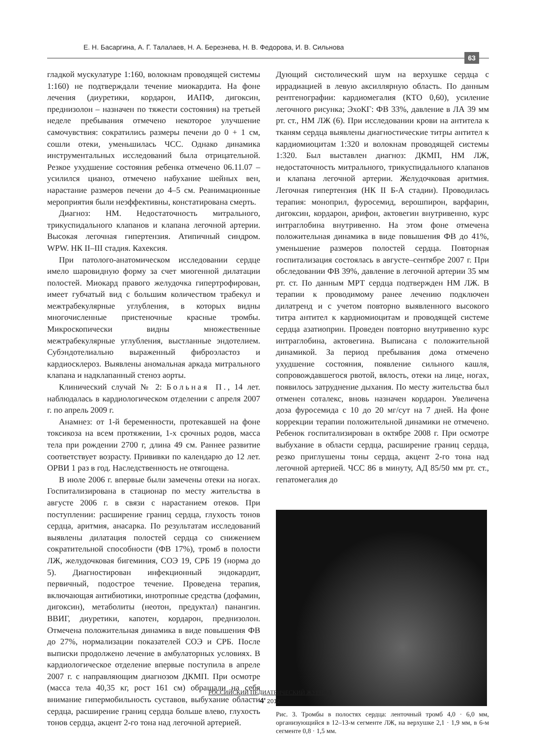Е. Н. Басаргина, А. Г. Талалаев, Н. А. Березнева, Н. В. Федорова, И. В. Сильнова
63
гладкой мускулатуре 1:160, волокнам проводящей системы 1:160) не подтверждали течение миокардита. На фоне лечения (диуретики, кордарон, ИАПФ, дигоксин, преднизолон – назначен по тяжести состояния) на третьей неделе пребывания отмечено некоторое улучшение самочувствия: сократились размеры печени до 0 + 1 см, сошли отеки, уменьшилась ЧСС. Однако динамика инструментальных исследований была отрицательной. Резкое ухудшение состояния ребенка отмечено 06.11.07 – усилился цианоз, отмечено набухание шейных вен, нарастание размеров печени до 4–5 см. Реанимационные мероприятия были неэффективны, констатирована смерть.
Диагноз: НМ. Недостаточность митрального, трикуспидального клапанов и клапана легочной артерии. Высокая легочная гипертензия. Атипичный синдром. WPW. НК II–III стадия. Кахексия.
При патолого-анатомическом исследовании сердце имело шаровидную форму за счет миогенной дилатации полостей. Миокард правого желудочка гипертрофирован, имеет губчатый вид с большим количеством трабекул и межтрабекулярные углубления, в которых видны многочисленные пристеночные красные тромбы. Микроскопически видны множественные межтрабекулярные углубления, выстланные эндотелием. Субэндотелиально выраженный фиброэластоз и кардиосклероз. Выявлены аномальная аркада митрального клапана и надклапанный стеноз аорты.
Клинический случай № 2: Больная П., 14 лет. наблюдалась в кардиологическом отделении с апреля 2007 г. по апрель 2009 г.
Анамнез: от 1-й беременности, протекавшей на фоне токсикоза на всем протяжении, 1-х срочных родов, масса тела при рождении 2700 г, длина 49 см. Раннее развитие соответствует возрасту. Прививки по календарю до 12 лет. ОРВИ 1 раз в год. Наследственность не отягощена.
В июле 2006 г. впервые были замечены отеки на ногах. Госпитализирована в стационар по месту жительства в августе 2006 г. в связи с нарастанием отеков. При поступлении: расширение границ сердца, глухость тонов сердца, аритмия, анасарка. По результатам исследований выявлены дилатация полостей сердца со снижением сократительной способности (ФВ 17%), тромб в полости ЛЖ, желудочковая бигеминия, СОЭ 19, СРБ 19 (норма до 5). Диагностирован инфекционный эндокардит, первичный, подострое течение. Проведена терапия, включающая антибиотики, инотропные средства (дофамин, дигоксин), метаболиты (неотон, предуктал) панангин. ВВИГ, диуретики, капотен, кордарон, преднизолон. Отмечена положительная динамика в виде повышения ФВ до 27%, нормализации показателей СОЭ и СРБ. После выписки продолжено лечение в амбулаторных условиях. В кардиологическое отделение впервые поступила в апреле 2007 г. с направляющим диагнозом ДКМП. При осмотре (масса тела 40,35 кг, рост 161 см) обращали на себя внимание гипермобильность суставов, выбухание области сердца, расширение границ сердца больше влево, глухость тонов сердца, акцент 2-го тона над легочной артерией.
Дующий систолический шум на верхушке сердца с иррадиацией в левую аксиллярную область. По данным рентгенографии: кардиомегалия (КТО 0,60), усиление легочного рисунка; ЭхоКГ: ФВ 33%, давление в ЛА 39 мм рт. ст., НМ ЛЖ (6). При исследовании крови на антитела к тканям сердца выявлены диагностические титры антител к кардиомиоцитам 1:320 и волокнам проводящей системы 1:320. Был выставлен диагноз: ДКМП, НМ ЛЖ, недостаточность митрального, трикуспидального клапанов и клапана легочной артерии. Желудочковая аритмия. Легочная гипертензия (НК II Б-А стадии). Проводилась терапия: моноприл, фуросемид, верошпирон, варфарин, дигоксин, кордарон, арифон, актовегин внутривенно, курс интраглобина внутривенно. На этом фоне отмечена положительная динамика в виде повышения ФВ до 41%, уменьшение размеров полостей сердца. Повторная госпитализация состоялась в августе–сентябре 2007 г. При обследовании ФВ 39%, давление в легочной артерии 35 мм рт. ст. По данным МРТ сердца подтвержден НМ ЛЖ. В терапии к проводимому ранее лечению подключен дилатренд и с учетом повторно выявленного высокого титра антител к кардиомиоцитам и проводящей системе сердца азатиоприн. Проведен повторно внутривенно курс интраглобина, актовегина. Выписана с положительной динамикой. За период пребывания дома отмечено ухудшение состояния, появление сильного кашля, сопровождавшегося рвотой, вялость, отеки на лице, ногах, появилось затруднение дыхания. По месту жительства был отменен соталекс, вновь назначен кордарон. Увеличена доза фуросемида с 10 до 20 мг/сут на 7 дней. На фоне коррекции терапии положительной динамики не отмечено. Ребенок госпитализирован в октябре 2008 г. При осмотре выбухание в области сердца, расширение границ сердца, резко приглушены тоны сердца, акцент 2-го тона над легочной артерией. ЧСС 86 в минуту, АД 85/50 мм рт. ст., гепатомегалия до
Рис. 3. Тромбы в полостях сердца: ленточный тромб 4,0 · 6,0 мм, организующийся в 12–13-м сегменте ЛЖ, на верхушке 2,1 · 1,9 мм, в 6-м сегменте 0,8 · 1,5 мм.
РОССИЙСКИЙ ПЕДИАТРИЧЕСКИЙ ЖУРНАЛ
4' 2012